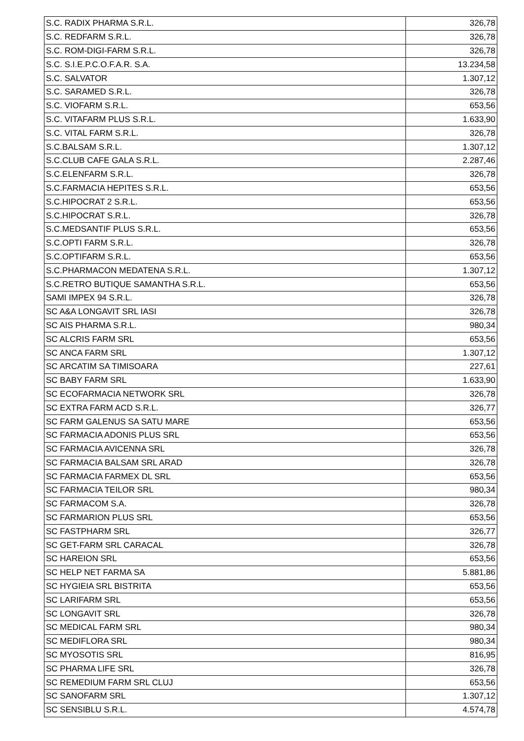| S.C. RADIX PHARMA S.R.L. | 326,78 |
| S.C. REDFARM S.R.L. | 326,78 |
| S.C. ROM-DIGI-FARM S.R.L. | 326,78 |
| S.C. S.I.E.P.C.O.F.A.R. S.A. | 13.234,58 |
| S.C. SALVATOR | 1.307,12 |
| S.C. SARAMED S.R.L. | 326,78 |
| S.C. VIOFARM S.R.L. | 653,56 |
| S.C. VITAFARM PLUS S.R.L. | 1.633,90 |
| S.C. VITAL FARM S.R.L. | 326,78 |
| S.C.BALSAM S.R.L. | 1.307,12 |
| S.C.CLUB CAFE GALA S.R.L. | 2.287,46 |
| S.C.ELENFARM S.R.L. | 326,78 |
| S.C.FARMACIA HEPITES S.R.L. | 653,56 |
| S.C.HIPOCRAT 2 S.R.L. | 653,56 |
| S.C.HIPOCRAT S.R.L. | 326,78 |
| S.C.MEDSANTIF PLUS S.R.L. | 653,56 |
| S.C.OPTI FARM S.R.L. | 326,78 |
| S.C.OPTIFARM S.R.L. | 653,56 |
| S.C.PHARMACON MEDATENA S.R.L. | 1.307,12 |
| S.C.RETRO BUTIQUE SAMANTHA S.R.L. | 653,56 |
| SAMI IMPEX 94 S.R.L. | 326,78 |
| SC A&A LONGAVIT SRL IASI | 326,78 |
| SC AIS PHARMA S.R.L. | 980,34 |
| SC ALCRIS FARM SRL | 653,56 |
| SC ANCA FARM SRL | 1.307,12 |
| SC ARCATIM SA TIMISOARA | 227,61 |
| SC BABY FARM SRL | 1.633,90 |
| SC ECOFARMACIA NETWORK SRL | 326,78 |
| SC EXTRA FARM ACD S.R.L. | 326,77 |
| SC FARM GALENUS SA SATU MARE | 653,56 |
| SC FARMACIA ADONIS PLUS SRL | 653,56 |
| SC FARMACIA AVICENNA SRL | 326,78 |
| SC FARMACIA BALSAM SRL ARAD | 326,78 |
| SC FARMACIA FARMEX DL SRL | 653,56 |
| SC FARMACIA TEILOR SRL | 980,34 |
| SC FARMACOM S.A. | 326,78 |
| SC FARMARION PLUS SRL | 653,56 |
| SC FASTPHARM SRL | 326,77 |
| SC GET-FARM SRL CARACAL | 326,78 |
| SC HAREION SRL | 653,56 |
| SC HELP NET FARMA SA | 5.881,86 |
| SC HYGIEIA SRL BISTRITA | 653,56 |
| SC LARIFARM SRL | 653,56 |
| SC LONGAVIT SRL | 326,78 |
| SC MEDICAL FARM SRL | 980,34 |
| SC MEDIFLORA SRL | 980,34 |
| SC MYOSOTIS SRL | 816,95 |
| SC PHARMA LIFE SRL | 326,78 |
| SC REMEDIUM FARM SRL CLUJ | 653,56 |
| SC SANOFARM SRL | 1.307,12 |
| SC SENSIBLU S.R.L. | 4.574,78 |